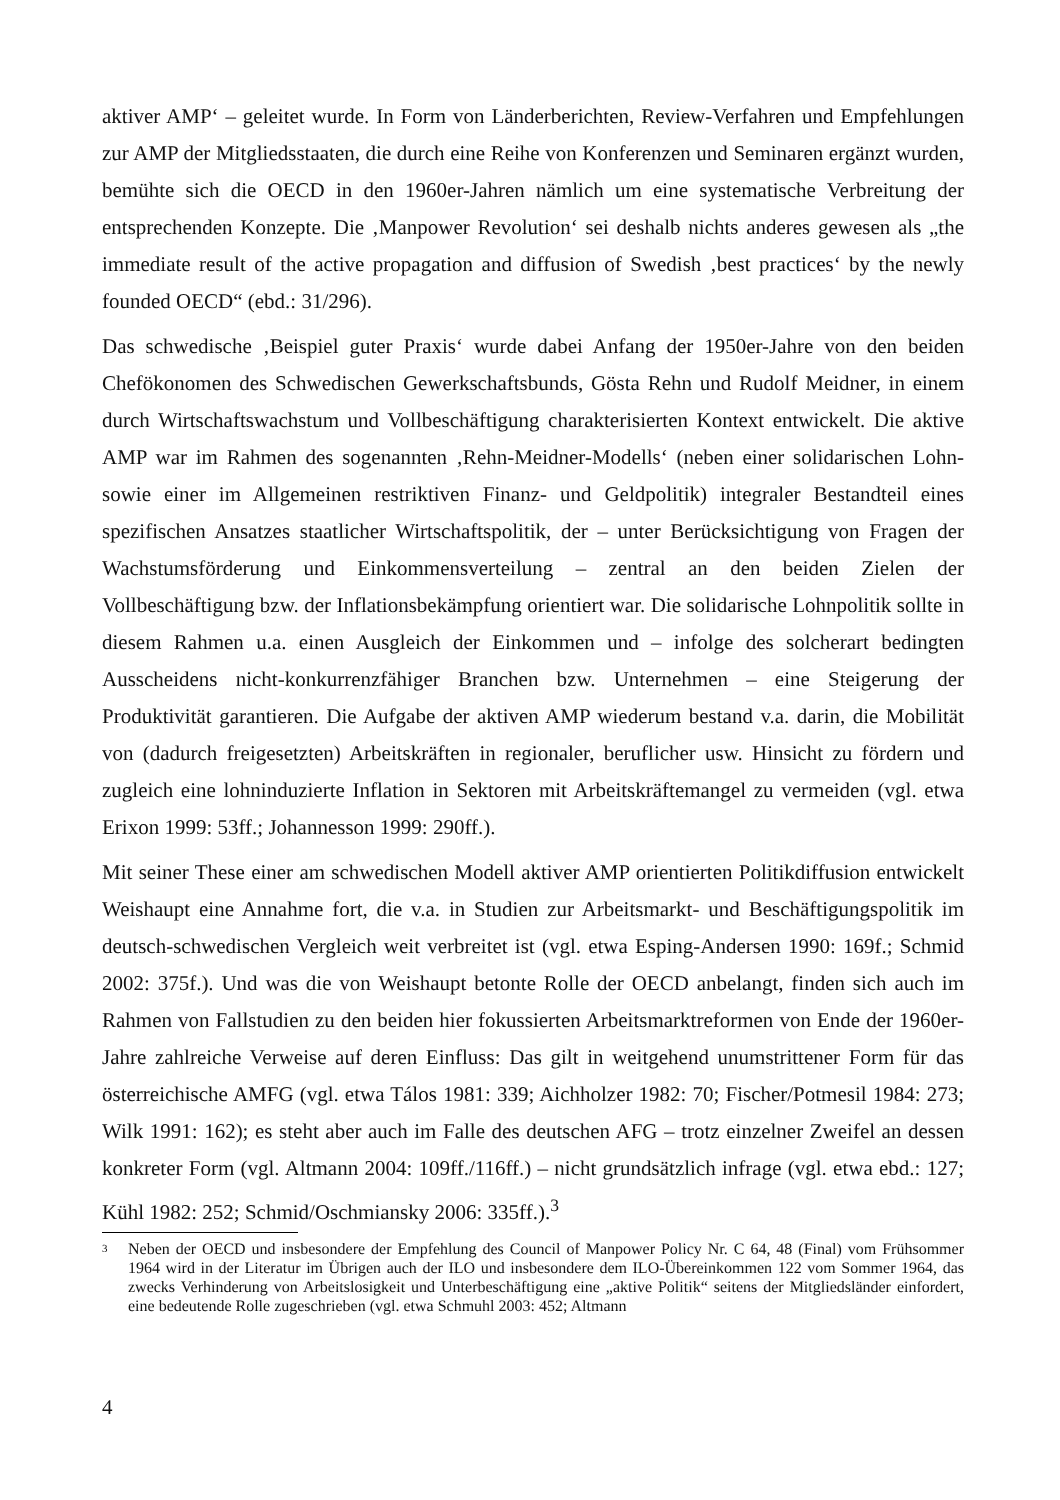aktiver AMP‘ – geleitet wurde. In Form von Länderberichten, Review-Verfahren und Empfehlungen zur AMP der Mitgliedsstaaten, die durch eine Reihe von Konferenzen und Seminaren ergänzt wurden, bemühte sich die OECD in den 1960er-Jahren nämlich um eine systematische Verbreitung der entsprechenden Konzepte. Die ‚Manpower Revolution‘ sei deshalb nichts anderes gewesen als „the immediate result of the active propagation and diffusion of Swedish ‚best practices‘ by the newly founded OECD“ (ebd.: 31/296).
Das schwedische ‚Beispiel guter Praxis‘ wurde dabei Anfang der 1950er-Jahre von den beiden Chefökonomen des Schwedischen Gewerkschaftsbunds, Gösta Rehn und Rudolf Meidner, in einem durch Wirtschaftswachstum und Vollbeschäftigung charakterisierten Kontext entwickelt. Die aktive AMP war im Rahmen des sogenannten ‚Rehn-Meidner-Modells‘ (neben einer solidarischen Lohn- sowie einer im Allgemeinen restriktiven Finanz- und Geldpolitik) integraler Bestandteil eines spezifischen Ansatzes staatlicher Wirtschaftspolitik, der – unter Berücksichtigung von Fragen der Wachstumsförderung und Einkommensverteilung – zentral an den beiden Zielen der Vollbeschäftigung bzw. der Inflationsbekämpfung orientiert war. Die solidarische Lohnpolitik sollte in diesem Rahmen u.a. einen Ausgleich der Einkommen und – infolge des solcherart bedingten Ausscheidens nicht-konkurrenzfähiger Branchen bzw. Unternehmen – eine Steigerung der Produktivität garantieren. Die Aufgabe der aktiven AMP wiederum bestand v.a. darin, die Mobilität von (dadurch freigesetzten) Arbeitskräften in regionaler, beruflicher usw. Hinsicht zu fördern und zugleich eine lohninduzierte Inflation in Sektoren mit Arbeitskräftemangel zu vermeiden (vgl. etwa Erixon 1999: 53ff.; Johannesson 1999: 290ff.).
Mit seiner These einer am schwedischen Modell aktiver AMP orientierten Politikdiffusion entwickelt Weishaupt eine Annahme fort, die v.a. in Studien zur Arbeitsmarkt- und Beschäftigungspolitik im deutsch-schwedischen Vergleich weit verbreitet ist (vgl. etwa Esping-Andersen 1990: 169f.; Schmid 2002: 375f.). Und was die von Weishaupt betonte Rolle der OECD anbelangt, finden sich auch im Rahmen von Fallstudien zu den beiden hier fokussierten Arbeitsmarktreformen von Ende der 1960er-Jahre zahlreiche Verweise auf deren Einfluss: Das gilt in weitgehend unumstrittener Form für das österreichische AMFG (vgl. etwa Tálos 1981: 339; Aichholzer 1982: 70; Fischer/Potmesil 1984: 273; Wilk 1991: 162); es steht aber auch im Falle des deutschen AFG – trotz einzelner Zweifel an dessen konkreter Form (vgl. Altmann 2004: 109ff./116ff.) – nicht grundsätzlich infrage (vgl. etwa ebd.: 127; Kühl 1982: 252; Schmid/Oschmiansky 2006: 335ff.).<sup>3</sup>
3 Neben der OECD und insbesondere der Empfehlung des Council of Manpower Policy Nr. C 64, 48 (Final) vom Frühsommer 1964 wird in der Literatur im Übrigen auch der ILO und insbesondere dem ILO-Übereinkommen 122 vom Sommer 1964, das zwecks Verhinderung von Arbeitslosigkeit und Unterbeschäftigung eine „aktive Politik“ seitens der Mitgliedsländer einfordert, eine bedeutende Rolle zugeschrieben (vgl. etwa Schmuhl 2003: 452; Altmann
4